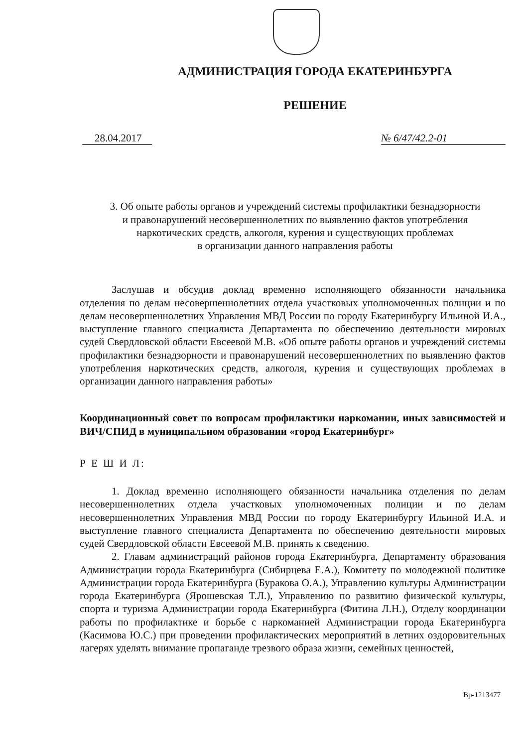АДМИНИСТРАЦИЯ ГОРОДА ЕКАТЕРИНБУРГА
РЕШЕНИЕ
28.04.2017 № 6/47/42.2-01
3. Об опыте работы органов и учреждений системы профилактики безнадзорности
и правонарушений несовершеннолетних по выявлению фактов употребления
наркотических средств, алкоголя, курения и существующих проблемах
в организации данного направления работы
Заслушав и обсудив доклад временно исполняющего обязанности начальника отделения по делам несовершеннолетних отдела участковых уполномоченных полиции и по делам несовершеннолетних Управления МВД России по городу Екатеринбургу Ильиной И.А., выступление главного специалиста Департамента по обеспечению деятельности мировых судей Свердловской области Евсеевой М.В. «Об опыте работы органов и учреждений системы профилактики безнадзорности и правонарушений несовершеннолетних по выявлению фактов употребления наркотических средств, алкоголя, курения и существующих проблемах в организации данного направления работы»
Координационный совет по вопросам профилактики наркомании, иных зависимостей и ВИЧ/СПИД в муниципальном образовании «город Екатеринбург»
Р Е Ш И Л:
1. Доклад временно исполняющего обязанности начальника отделения по делам несовершеннолетних отдела участковых уполномоченных полиции и по делам несовершеннолетних Управления МВД России по городу Екатеринбургу Ильиной И.А. и выступление главного специалиста Департамента по обеспечению деятельности мировых судей Свердловской области Евсеевой М.В. принять к сведению.
2. Главам администраций районов города Екатеринбурга, Департаменту образования Администрации города Екатеринбурга (Сибирцева Е.А.), Комитету по молодежной политике Администрации города Екатеринбурга (Буракова О.А.), Управлению культуры Администрации города Екатеринбурга (Ярошевская Т.Л.), Управлению по развитию физической культуры, спорта и туризма Администрации города Екатеринбурга (Фитина Л.Н.), Отделу координации работы по профилактике и борьбе с наркоманией Администрации города Екатеринбурга (Касимова Ю.С.) при проведении профилактических мероприятий в летних оздоровительных лагерях уделять внимание пропаганде трезвого образа жизни, семейных ценностей,
Вр-1213477